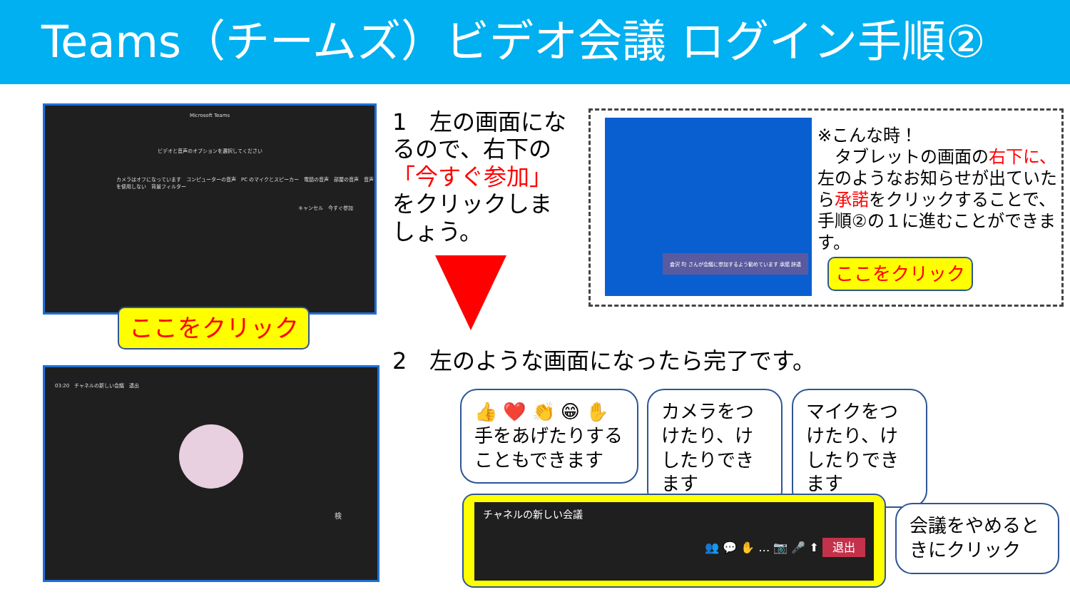Teams（チームズ）ビデオ会議 ログイン手順②
Microsoft Teams
ビデオと音声のオプションを選択してください
カメラはオフになっています　コンピューターの音声　PC のマイクとスピーカー　電話の音声　部屋の音声　音声を使用しない　背景フィルター
キャンセル　今すぐ参加
ここをクリック
1　左の画面になるので、右下の「今すぐ参加」をクリックしましょう。
倉沢 均 さんが会議に参加するよう勧めています 承諾 辞退
※こんな時！
　タブレットの画面の右下に、左のようなお知らせが出ていたら承諾をクリックすることで、手順②の１に進むことができます。
ここをクリック
2　左のような画面になったら完了です。
03:20　チャネルの新しい会議　退出
検
👍 ❤️ 👏 😁 ✋
手をあげたりすることもできます
カメラをつけたり、けしたりできます
マイクをつけたり、けしたりできます
チャネルの新しい会議
👥 💬 ✋ … 📷 🎤 ⬆ 退出
会議をやめるときにクリック